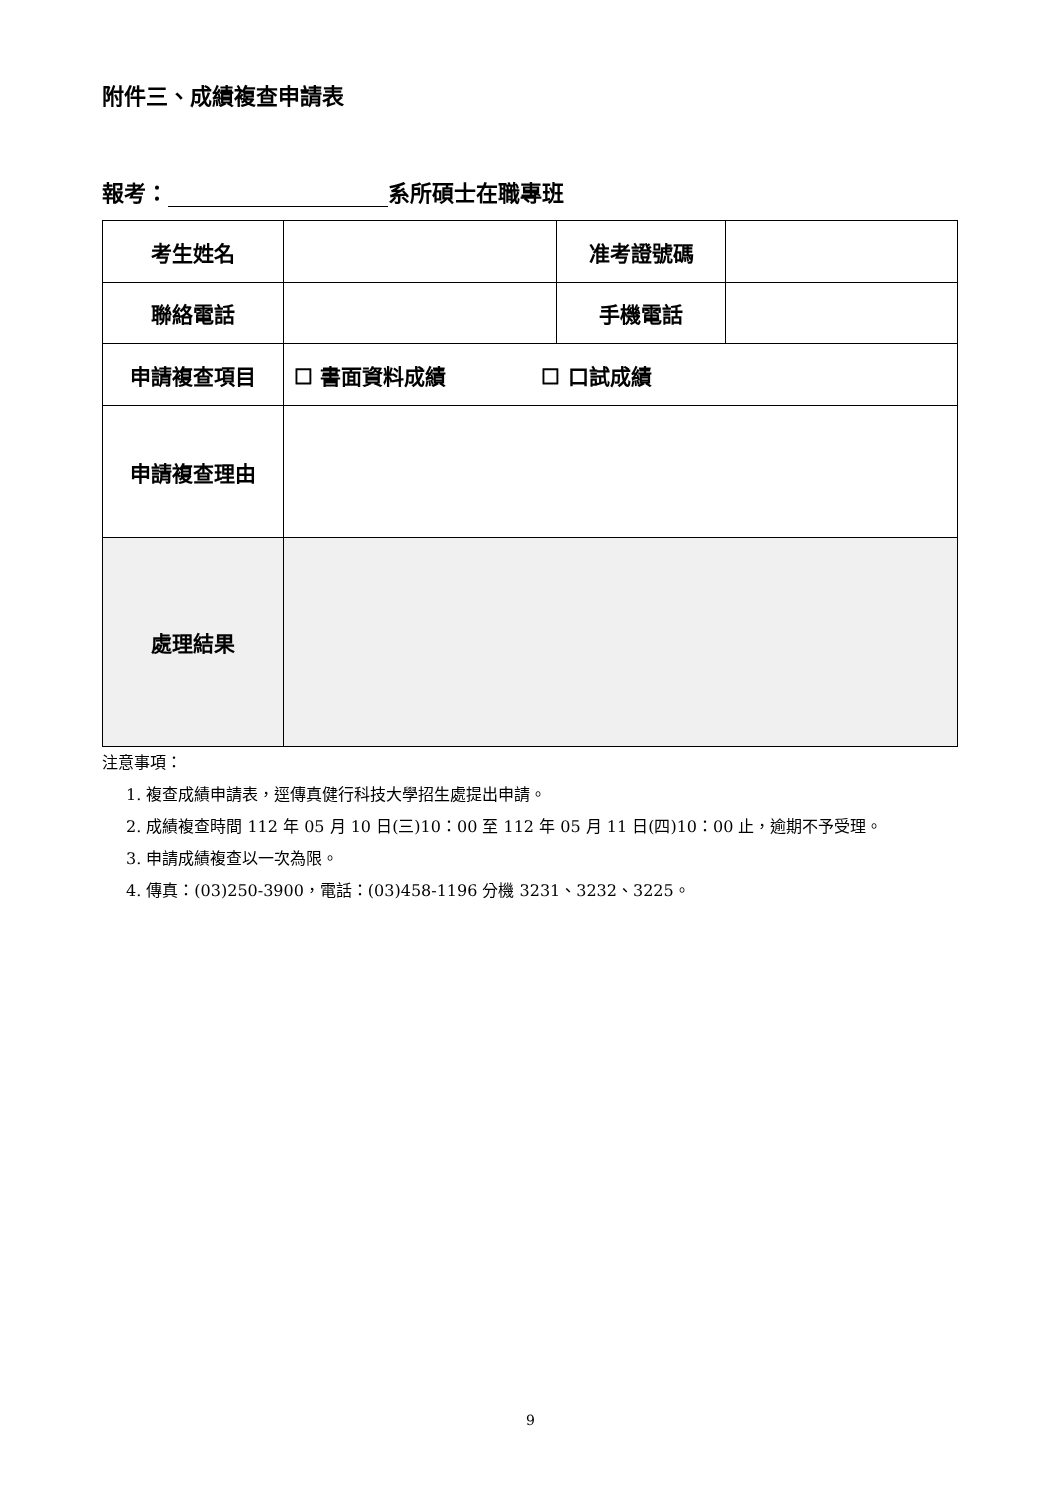附件三、成績複查申請表
報考： 系所碩士在職專班
| 考生姓名 | | 准考證號碼 | |
| 聯絡電話 | | 手機電話 | |
| 申請複查項目 | ☐ 書面資料成績 ☐ 口試成績 | | |
| 申請複查理由 | | | |
| 處理結果 | | | |
注意事項：
1. 複查成績申請表，逕傳真健行科技大學招生處提出申請。
2. 成績複查時間 112 年 05 月 10 日(三)10：00 至 112 年 05 月 11 日(四)10：00 止，逾期不予受理。
3. 申請成績複查以一次為限。
4. 傳真：(03)250-3900，電話：(03)458-1196 分機 3231、3232、3225。
9